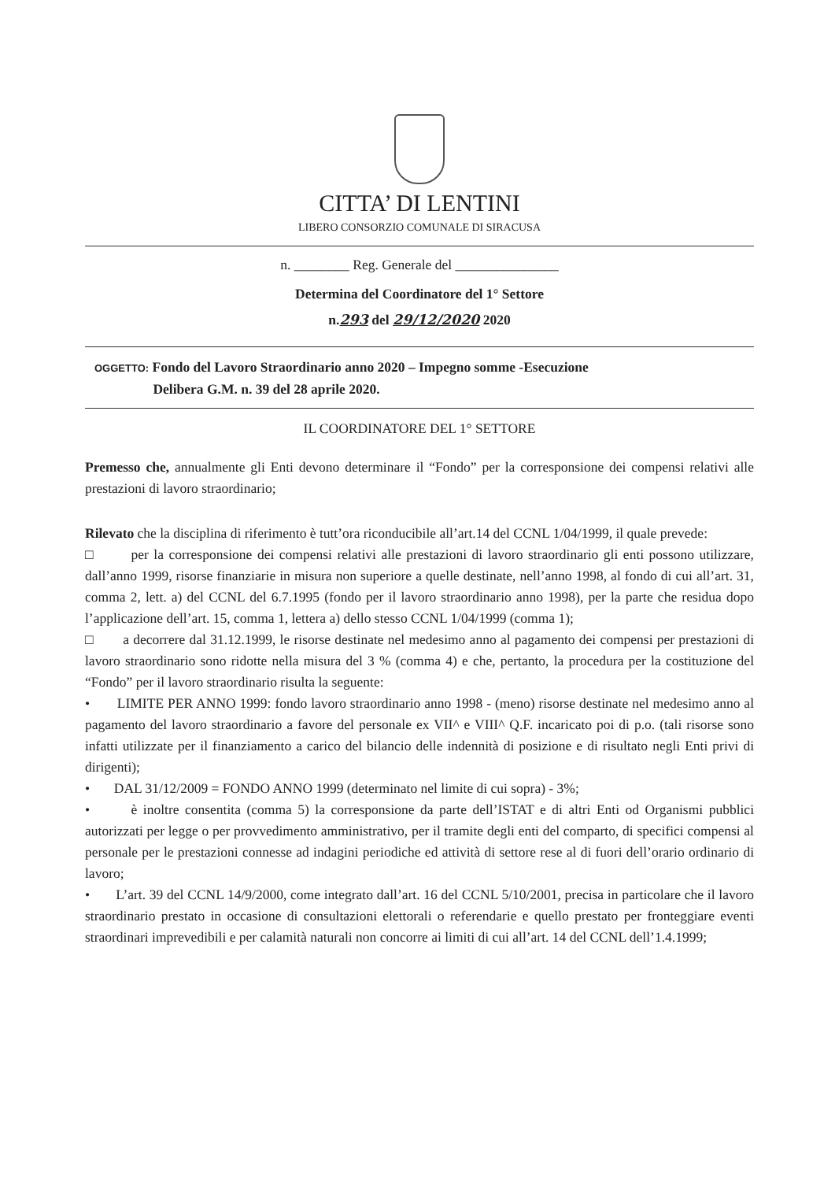CITTA’ DI LENTINI
LIBERO CONSORZIO COMUNALE DI SIRACUSA
n. ________ Reg. Generale del _______________
Determina del Coordinatore del 1° Settore
n.293 del 29/12/2020 2020
OGGETTO: Fondo del Lavoro Straordinario anno 2020 – Impegno somme -Esecuzione
Delibera G.M. n. 39 del 28 aprile 2020.
IL COORDINATORE DEL 1° SETTORE
Premesso che, annualmente gli Enti devono determinare il “Fondo” per la corresponsione dei compensi relativi alle prestazioni di lavoro straordinario;
Rilevato che la disciplina di riferimento è tutt’ora riconducibile all’art.14 del CCNL 1/04/1999, il quale prevede:
□ per la corresponsione dei compensi relativi alle prestazioni di lavoro straordinario gli enti possono utilizzare, dall’anno 1999, risorse finanziarie in misura non superiore a quelle destinate, nell’anno 1998, al fondo di cui all’art. 31, comma 2, lett. a) del CCNL del 6.7.1995 (fondo per il lavoro straordinario anno 1998), per la parte che residua dopo l’applicazione dell’art. 15, comma 1, lettera a) dello stesso CCNL 1/04/1999 (comma 1);
□ a decorrere dal 31.12.1999, le risorse destinate nel medesimo anno al pagamento dei compensi per prestazioni di lavoro straordinario sono ridotte nella misura del 3 % (comma 4) e che, pertanto, la procedura per la costituzione del “Fondo” per il lavoro straordinario risulta la seguente:
• LIMITE PER ANNO 1999: fondo lavoro straordinario anno 1998 - (meno) risorse destinate nel medesimo anno al pagamento del lavoro straordinario a favore del personale ex VII^ e VIII^ Q.F. incaricato poi di p.o. (tali risorse sono infatti utilizzate per il finanziamento a carico del bilancio delle indennità di posizione e di risultato negli Enti privi di dirigenti);
• DAL 31/12/2009 = FONDO ANNO 1999 (determinato nel limite di cui sopra) - 3%;
• è inoltre consentita (comma 5) la corresponsione da parte dell’ISTAT e di altri Enti od Organismi pubblici autorizzati per legge o per provvedimento amministrativo, per il tramite degli enti del comparto, di specifici compensi al personale per le prestazioni connesse ad indagini periodiche ed attività di settore rese al di fuori dell’orario ordinario di lavoro;
• L’art. 39 del CCNL 14/9/2000, come integrato dall’art. 16 del CCNL 5/10/2001, precisa in particolare che il lavoro straordinario prestato in occasione di consultazioni elettorali o referendarie e quello prestato per fronteggiare eventi straordinari imprevedibili e per calamità naturali non concorre ai limiti di cui all’art. 14 del CCNL dell’1.4.1999;